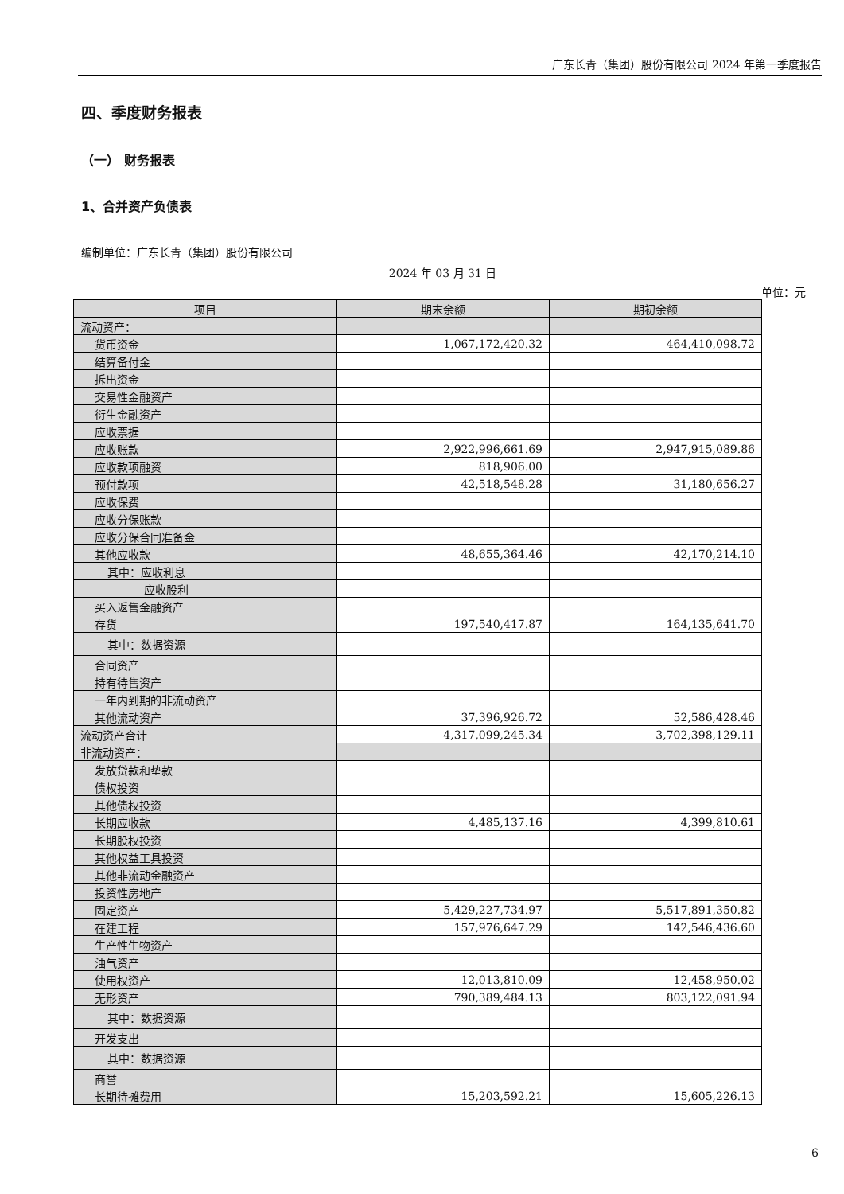广东长青（集团）股份有限公司 2024 年第一季度报告
四、季度财务报表
（一） 财务报表
1、合并资产负债表
编制单位：广东长青（集团）股份有限公司
2024 年 03 月 31 日
单位：元
| 项目 | 期末余额 | 期初余额 |
| --- | --- | --- |
| 流动资产： | | |
| 货币资金 | 1,067,172,420.32 | 464,410,098.72 |
| 结算备付金 | | |
| 拆出资金 | | |
| 交易性金融资产 | | |
| 衍生金融资产 | | |
| 应收票据 | | |
| 应收账款 | 2,922,996,661.69 | 2,947,915,089.86 |
| 应收款项融资 | 818,906.00 | |
| 预付款项 | 42,518,548.28 | 31,180,656.27 |
| 应收保费 | | |
| 应收分保账款 | | |
| 应收分保合同准备金 | | |
| 其他应收款 | 48,655,364.46 | 42,170,214.10 |
| 其中：应收利息 | | |
| 应收股利 | | |
| 买入返售金融资产 | | |
| 存货 | 197,540,417.87 | 164,135,641.70 |
| 其中：数据资源 | | |
| 合同资产 | | |
| 持有待售资产 | | |
| 一年内到期的非流动资产 | | |
| 其他流动资产 | 37,396,926.72 | 52,586,428.46 |
| 流动资产合计 | 4,317,099,245.34 | 3,702,398,129.11 |
| 非流动资产： | | |
| 发放贷款和垫款 | | |
| 债权投资 | | |
| 其他债权投资 | | |
| 长期应收款 | 4,485,137.16 | 4,399,810.61 |
| 长期股权投资 | | |
| 其他权益工具投资 | | |
| 其他非流动金融资产 | | |
| 投资性房地产 | | |
| 固定资产 | 5,429,227,734.97 | 5,517,891,350.82 |
| 在建工程 | 157,976,647.29 | 142,546,436.60 |
| 生产性生物资产 | | |
| 油气资产 | | |
| 使用权资产 | 12,013,810.09 | 12,458,950.02 |
| 无形资产 | 790,389,484.13 | 803,122,091.94 |
| 其中：数据资源 | | |
| 开发支出 | | |
| 其中：数据资源 | | |
| 商誉 | | |
| 长期待摊费用 | 15,203,592.21 | 15,605,226.13 |
6